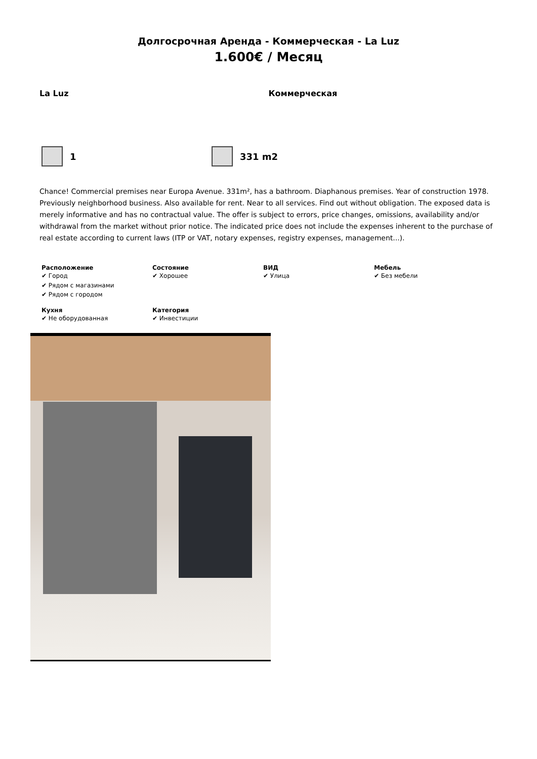Долгосрочная Аренда - Коммерческая - La Luz
1.600€ / Месяц
La Luz Коммерческая
1 331 m2
Chance! Commercial premises near Europa Avenue. 331m², has a bathroom. Diaphanous premises. Year of construction 1978. Previously neighborhood business. Also available for rent. Near to all services. Find out without obligation. The exposed data is merely informative and has no contractual value. The offer is subject to errors, price changes, omissions, availability and/or withdrawal from the market without prior notice. The indicated price does not include the expenses inherent to the purchase of real estate according to current laws (ITP or VAT, notary expenses, registry expenses, management...).
Расположение
✔ Город
✔ Рядом с магазинами
✔ Рядом с городом
Состояние
✔ Хорошее
ВИД
✔ Улица
Мебель
✔ Без мебели
Кухня
✔ Не оборудованная
Категория
✔ Инвестиции